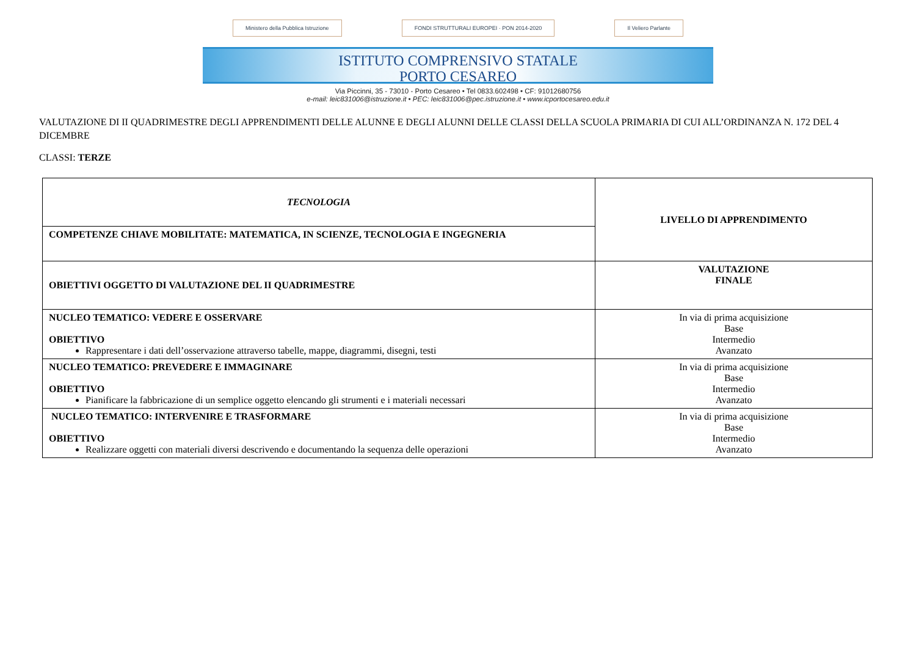Ministero della Pubblica Istruzione
FONDI STRUTTURALI EUROPEI · PON 2014-2020
Il Veliero Parlante
ISTITUTO COMPRENSIVO STATALE
PORTO CESAREO
Via Piccinni, 35 - 73010 - Porto Cesareo • Tel 0833.602498 • CF: 91012680756
e-mail: leic831006@istruzione.it • PEC: leic831006@pec.istruzione.it • www.icportocesareo.edu.it
VALUTAZIONE DI II QUADRIMESTRE DEGLI APPRENDIMENTI DELLE ALUNNE E DEGLI ALUNNI DELLE CLASSI DELLA SCUOLA PRIMARIA DI CUI ALL’ORDINANZA N. 172 DEL 4 DICEMBRE
CLASSI: TERZE
| TECNOLOGIA | LIVELLO DI APPRENDIMENTO |
| COMPETENZE CHIAVE MOBILITATE: MATEMATICA, IN SCIENZE, TECNOLOGIA E INGEGNERIA | |
| OBIETTIVI OGGETTO DI VALUTAZIONE DEL II QUADRIMESTRE | VALUTAZIONE FINALE |
| NUCLEO TEMATICO: VEDERE E OSSERVARE OBIETTIVO Rappresentare i dati dell’osservazione attraverso tabelle, mappe, diagrammi, disegni, testi | In via di prima acquisizione Base Intermedio Avanzato |
| NUCLEO TEMATICO: PREVEDERE E IMMAGINARE OBIETTIVO Pianificare la fabbricazione di un semplice oggetto elencando gli strumenti e i materiali necessari | In via di prima acquisizione Base Intermedio Avanzato |
| NUCLEO TEMATICO: INTERVENIRE E TRASFORMARE OBIETTIVO Realizzare oggetti con materiali diversi descrivendo e documentando la sequenza delle operazioni | In via di prima acquisizione Base Intermedio Avanzato |